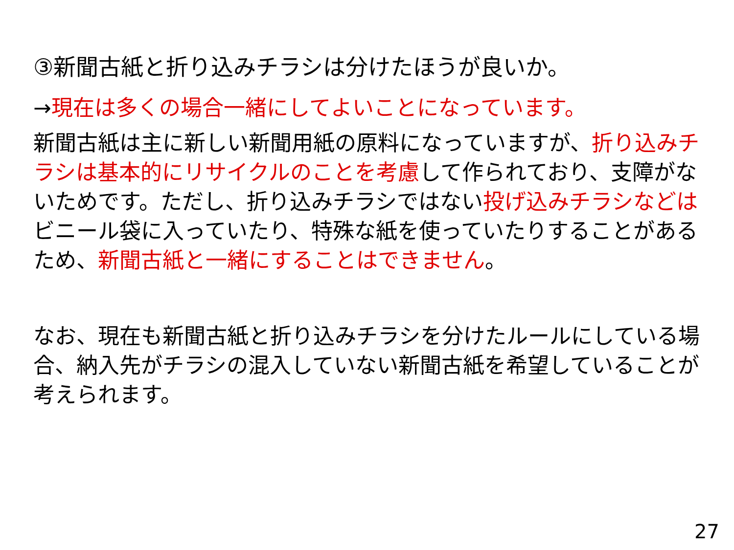③新聞古紙と折り込みチラシは分けたほうが良いか。
→現在は多くの場合一緒にしてよいことになっています。
新聞古紙は主に新しい新聞用紙の原料になっていますが、折り込みチラシは基本的にリサイクルのことを考慮して作られており、支障がないためです。ただし、折り込みチラシではない投げ込みチラシなどはビニール袋に入っていたり、特殊な紙を使っていたりすることがあるため、新聞古紙と一緒にすることはできません。
なお、現在も新聞古紙と折り込みチラシを分けたルールにしている場合、納入先がチラシの混入していない新聞古紙を希望していることが考えられます。
27